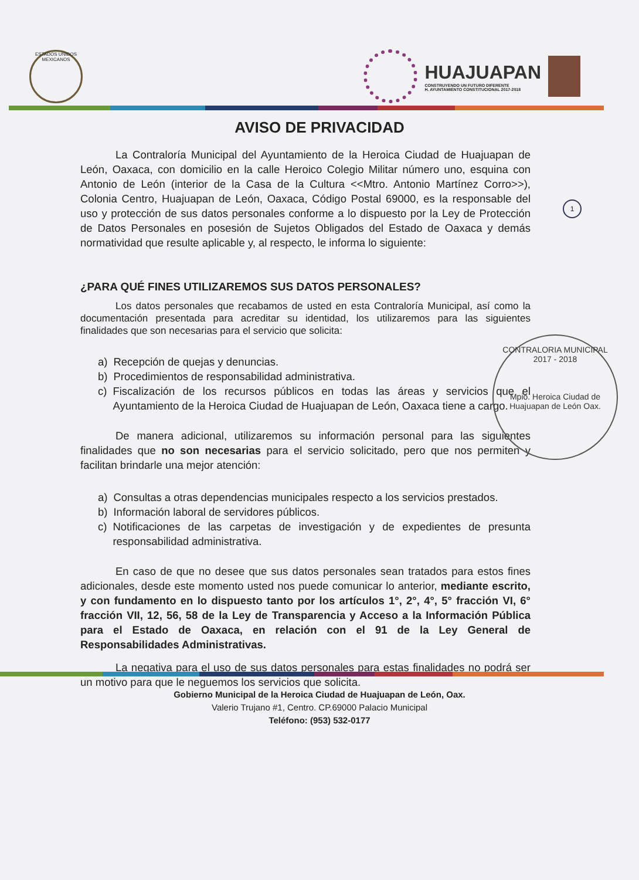ESTADOS UNIDOS MEXICANOS
HUAJUAPAN
CONSTRUYENDO UN FUTURO DIFERENTE
H. AYUNTAMIENTO CONSTITUCIONAL 2017-2018
AVISO DE PRIVACIDAD
1
CONTRALORIA MUNICIPAL
2017 - 2018
Mpio. Heroica Ciudad de Huajuapan de León Oax.
La Contraloría Municipal del Ayuntamiento de la Heroica Ciudad de Huajuapan de León, Oaxaca, con domicilio en la calle Heroico Colegio Militar número uno, esquina con Antonio de León (interior de la Casa de la Cultura <<Mtro. Antonio Martínez Corro>>), Colonia Centro, Huajuapan de León, Oaxaca, Código Postal 69000, es la responsable del uso y protección de sus datos personales conforme a lo dispuesto por la Ley de Protección de Datos Personales en posesión de Sujetos Obligados del Estado de Oaxaca y demás normatividad que resulte aplicable y, al respecto, le informa lo siguiente:
¿PARA QUÉ FINES UTILIZAREMOS SUS DATOS PERSONALES?
Los datos personales que recabamos de usted en esta Contraloría Municipal, así como la documentación presentada para acreditar su identidad, los utilizaremos para las siguientes finalidades que son necesarias para el servicio que solicita:
a) Recepción de quejas y denuncias.
b) Procedimientos de responsabilidad administrativa.
c) Fiscalización de los recursos públicos en todas las áreas y servicios que el Ayuntamiento de la Heroica Ciudad de Huajuapan de León, Oaxaca tiene a cargo.
De manera adicional, utilizaremos su información personal para las siguientes finalidades que no son necesarias para el servicio solicitado, pero que nos permiten y facilitan brindarle una mejor atención:
a) Consultas a otras dependencias municipales respecto a los servicios prestados.
b) Información laboral de servidores públicos.
c) Notificaciones de las carpetas de investigación y de expedientes de presunta responsabilidad administrativa.
En caso de que no desee que sus datos personales sean tratados para estos fines adicionales, desde este momento usted nos puede comunicar lo anterior, mediante escrito, y con fundamento en lo dispuesto tanto por los artículos 1°, 2°, 4°, 5° fracción VI, 6° fracción VII, 12, 56, 58 de la Ley de Transparencia y Acceso a la Información Pública para el Estado de Oaxaca, en relación con el 91 de la Ley General de Responsabilidades Administrativas.
La negativa para el uso de sus datos personales para estas finalidades no podrá ser un motivo para que le neguemos los servicios que solicita.
Gobierno Municipal de la Heroica Ciudad de Huajuapan de León, Oax.
Valerio Trujano #1, Centro. CP.69000 Palacio Municipal
Teléfono: (953) 532-0177